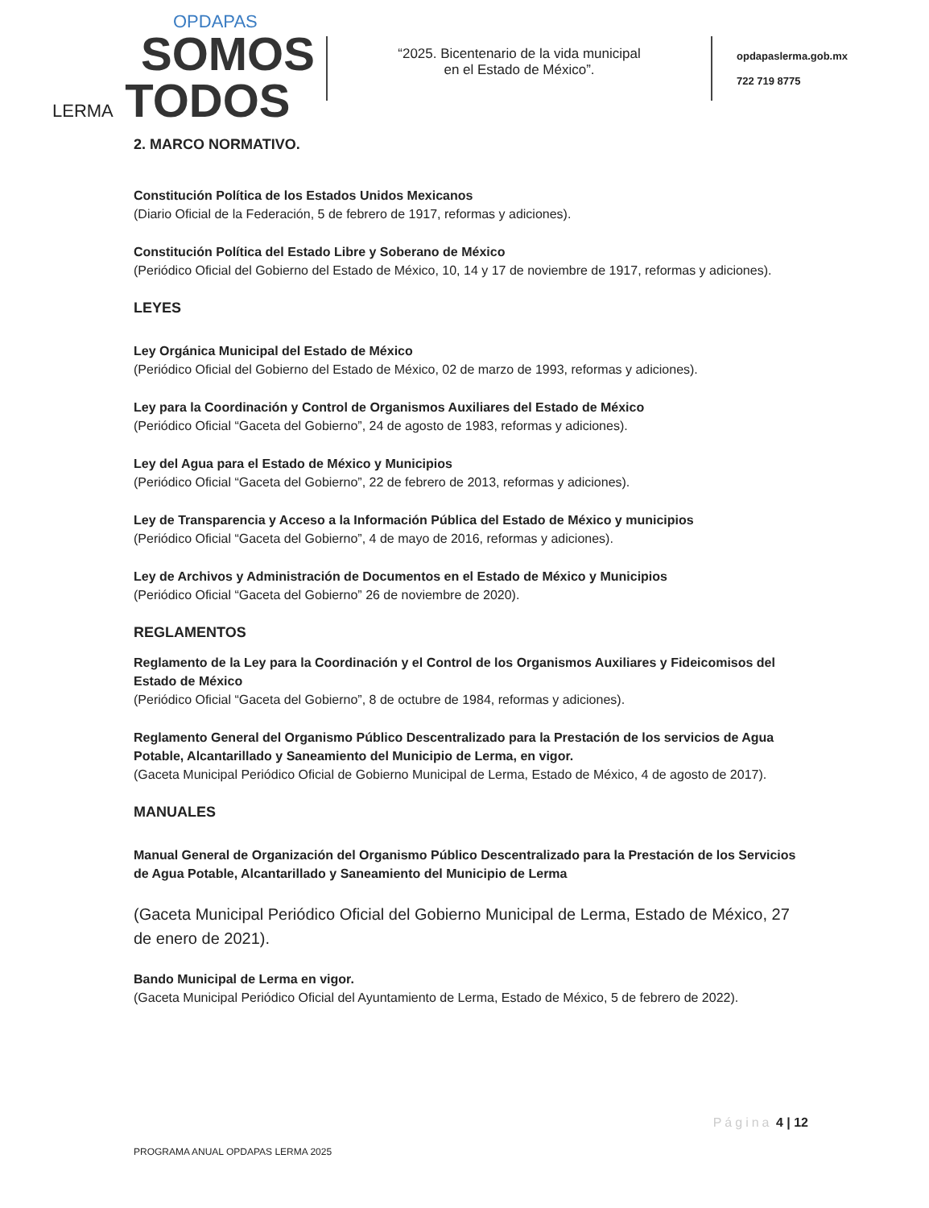OPDAPAS
SOMOS
LERMA TODOS
“2025. Bicentenario de la vida municipal
en el Estado de México”.
opdapaslerma.gob.mx
722 719 8775
2. MARCO NORMATIVO.
Constitución Política de los Estados Unidos Mexicanos
(Diario Oficial de la Federación, 5 de febrero de 1917, reformas y adiciones).
Constitución Política del Estado Libre y Soberano de México
(Periódico Oficial del Gobierno del Estado de México, 10, 14 y 17 de noviembre de 1917, reformas y adiciones).
LEYES
Ley Orgánica Municipal del Estado de México
(Periódico Oficial del Gobierno del Estado de México, 02 de marzo de 1993, reformas y adiciones).
Ley para la Coordinación y Control de Organismos Auxiliares del Estado de México
(Periódico Oficial “Gaceta del Gobierno”, 24 de agosto de 1983, reformas y adiciones).
Ley del Agua para el Estado de México y Municipios
(Periódico Oficial “Gaceta del Gobierno”, 22 de febrero de 2013, reformas y adiciones).
Ley de Transparencia y Acceso a la Información Pública del Estado de México y municipios
(Periódico Oficial “Gaceta del Gobierno”, 4 de mayo de 2016, reformas y adiciones).
Ley de Archivos y Administración de Documentos en el Estado de México y Municipios
(Periódico Oficial “Gaceta del Gobierno” 26 de noviembre de 2020).
REGLAMENTOS
Reglamento de la Ley para la Coordinación y el Control de los Organismos Auxiliares y Fideicomisos del Estado de México
(Periódico Oficial “Gaceta del Gobierno”, 8 de octubre de 1984, reformas y adiciones).
Reglamento General del Organismo Público Descentralizado para la Prestación de los servicios de Agua Potable, Alcantarillado y Saneamiento del Municipio de Lerma, en vigor.
(Gaceta Municipal Periódico Oficial de Gobierno Municipal de Lerma, Estado de México, 4 de agosto de 2017).
MANUALES
Manual General de Organización del Organismo Público Descentralizado para la Prestación de los Servicios de Agua Potable, Alcantarillado y Saneamiento del Municipio de Lerma
(Gaceta Municipal Periódico Oficial del Gobierno Municipal de Lerma, Estado de México, 27 de enero de 2021).
Bando Municipal de Lerma en vigor.
(Gaceta Municipal Periódico Oficial del Ayuntamiento de Lerma, Estado de México, 5 de febrero de 2022).
Página 4 | 12
PROGRAMA ANUAL OPDAPAS LERMA 2025